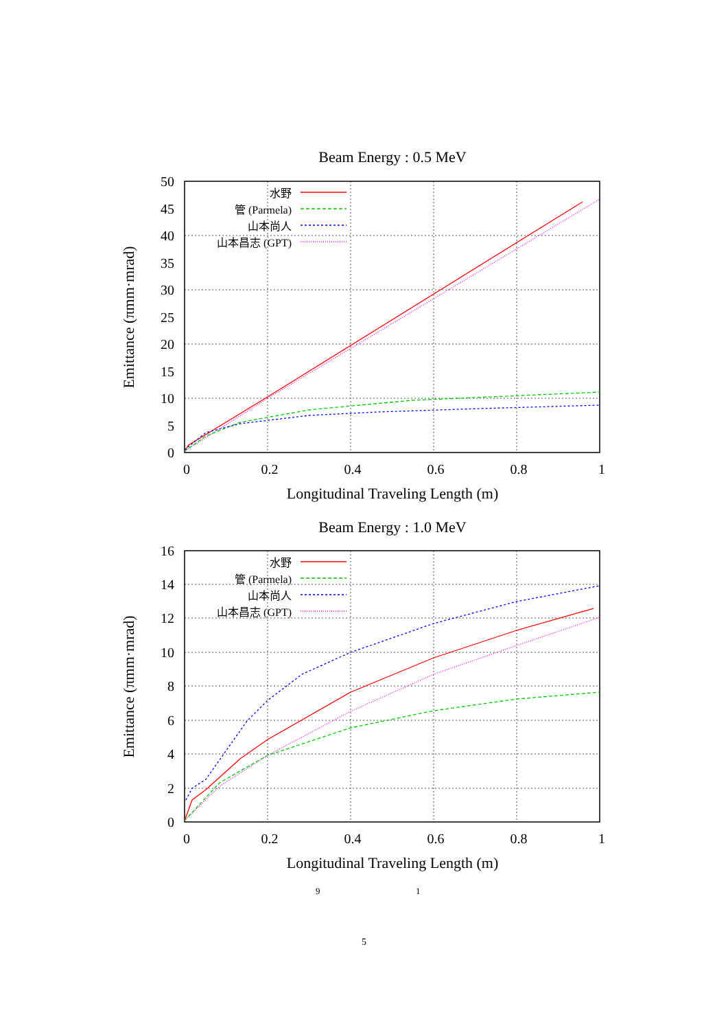Beam Energy : 0.5 MeV
0
5
10
15
20
25
30
35
40
45
50
0
0.2
0.4
0.6
0.8
1
Longitudinal Traveling Length (m)
Emittance (πmm·mrad)
水野
管 (Parmela)
山本尚人
山本昌志 (GPT)
Beam Energy : 1.0 MeV
0
2
4
6
8
10
12
14
16
0
0.2
0.4
0.6
0.8
1
Longitudinal Traveling Length (m)
Emittance (πmm·mrad)
水野
管 (Parmela)
山本尚人
山本昌志 (GPT)
9 1
5